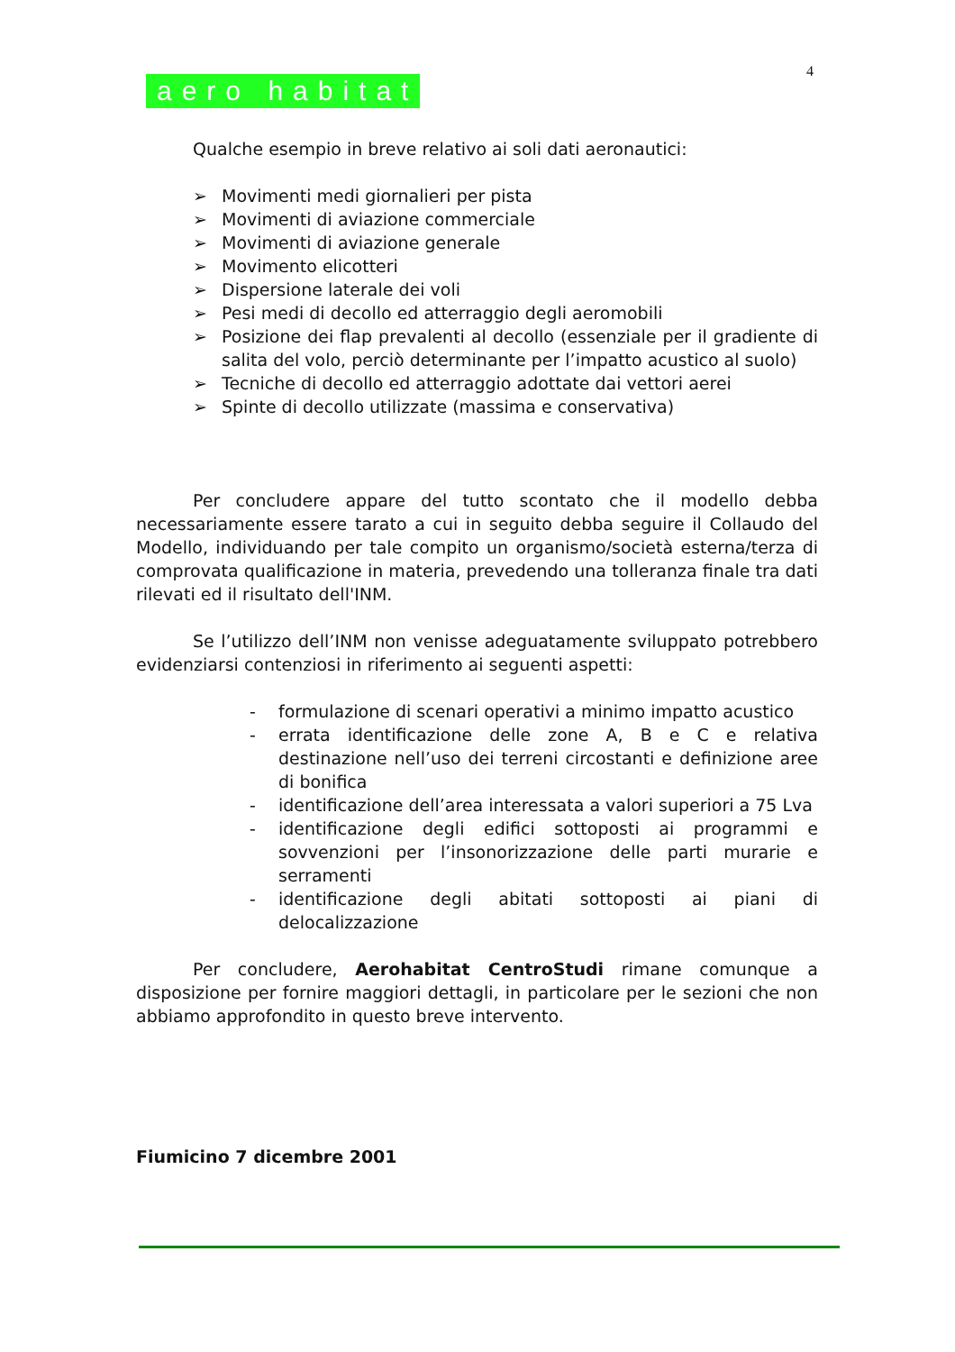4
aero habitat
Qualche esempio in breve relativo ai soli dati aeronautici:
➢ Movimenti medi giornalieri per pista
➢ Movimenti di aviazione commerciale
➢ Movimenti di aviazione generale
➢ Movimento elicotteri
➢ Dispersione laterale dei voli
➢ Pesi medi di decollo ed atterraggio degli aeromobili
➢ Posizione dei flap prevalenti al decollo (essenziale per il gradiente di salita del volo, perciò determinante per l’impatto acustico al suolo)
➢ Tecniche di decollo ed atterraggio adottate dai vettori aerei
➢ Spinte di decollo utilizzate (massima e conservativa)
Per concludere appare del tutto scontato che il modello debba necessariamente essere tarato a cui in seguito debba seguire il Collaudo del Modello, individuando per tale compito un organismo/società esterna/terza di comprovata qualificazione in materia, prevedendo una tolleranza finale tra dati rilevati ed il risultato dell'INM.
Se l’utilizzo dell’INM non venisse adeguatamente sviluppato potrebbero evidenziarsi contenziosi in riferimento ai seguenti aspetti:
- formulazione di scenari operativi a minimo impatto acustico
- errata identificazione delle zone A, B e C e relativa destinazione nell’uso dei terreni circostanti e definizione aree di bonifica
- identificazione dell’area interessata a valori superiori a 75 Lva
- identificazione degli edifici sottoposti ai programmi e sovvenzioni per l’insonorizzazione delle parti murarie e serramenti
- identificazione degli abitati sottoposti ai piani di delocalizzazione
Per concludere, Aerohabitat CentroStudi rimane comunque a disposizione per fornire maggiori dettagli, in particolare per le sezioni che non abbiamo approfondito in questo breve intervento.
Fiumicino 7 dicembre 2001